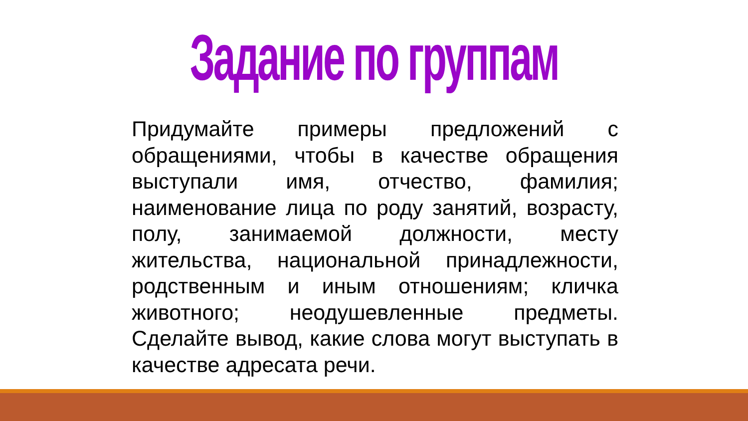Задание по группам
Придумайте примеры предложений с обращениями, чтобы в качестве обращения выступали имя, отчество, фамилия; наименование лица по роду занятий, возрасту, полу, занимаемой должности, месту жительства, национальной принадлежности, родственным и иным отношениям; кличка животного; неодушевленные предметы. Сделайте вывод, какие слова могут выступать в качестве адресата речи.